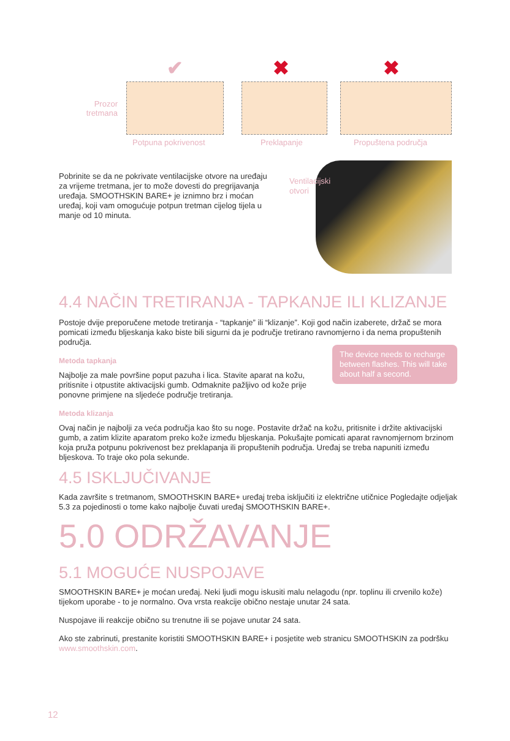Prozor tretmana
✔ ✖ ✖
Potpuna pokrivenost Preklapanje Propuštena područja
Ventilacijski
otvori
Pobrinite se da ne pokrivate ventilacijske otvore na uređaju za vrijeme tretmana, jer to može dovesti do pregrijavanja uređaja. SMOOTHSKIN BARE+ je iznimno brz i moćan uređaj, koji vam omogućuje potpun tretman cijelog tijela u manje od 10 minuta.
4.4 NAČIN TRETIRANJA - TAPKANJE ILI KLIZANJE
Postoje dvije preporučene metode tretiranja - “tapkanje” ili “klizanje”. Koji god način izaberete, držač se mora pomicati između bljeskanja kako biste bili sigurni da je područje tretirano ravnomjerno i da nema propuštenih područja.
The device needs to recharge between flashes. This will take about half a second.
Metoda tapkanja
Najbolje za male površine poput pazuha i lica. Stavite aparat na kožu, pritisnite i otpustite aktivacijski gumb. Odmaknite pažljivo od kože prije ponovne primjene na sljedeće područje tretiranja.
Metoda klizanja
Ovaj način je najbolji za veća područja kao što su noge. Postavite držač na kožu, pritisnite i držite aktivacijski gumb, a zatim klizite aparatom preko kože između bljeskanja. Pokušajte pomicati aparat ravnomjernom brzinom koja pruža potpunu pokrivenost bez preklapanja ili propuštenih područja. Uređaj se treba napuniti između bljeskova. To traje oko pola sekunde.
4.5 ISKLJUČIVANJE
Kada završite s tretmanom, SMOOTHSKIN BARE+ uređaj treba isključiti iz električne utičnice Pogledajte odjeljak 5.3 za pojedinosti o tome kako najbolje čuvati uređaj SMOOTHSKIN BARE+.
5.0 ODRŽAVANJE
5.1 MOGUĆE NUSPOJAVE
SMOOTHSKIN BARE+ je moćan uređaj. Neki ljudi mogu iskusiti malu nelagodu (npr. toplinu ili crvenilo kože) tijekom uporabe - to je normalno. Ova vrsta reakcije obično nestaje unutar 24 sata.
Nuspojave ili reakcije obično su trenutne ili se pojave unutar 24 sata.
Ako ste zabrinuti, prestanite koristiti SMOOTHSKIN BARE+ i posjetite web stranicu SMOOTHSKIN za podršku www.smoothskin.com.
12